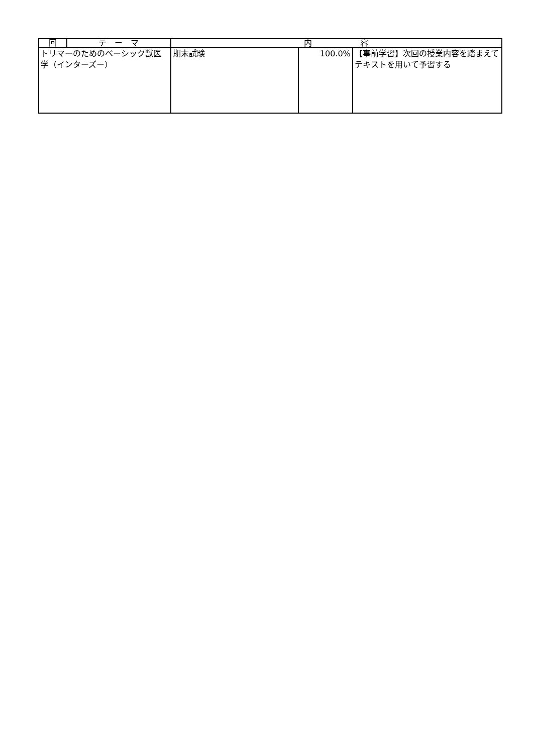| 回 | テ ー マ | 内 容 | | |
| --- | --- | --- | --- | --- |
| トリマーのためのベーシック獣医学（インターズー） | | 期末試験 | 100.0% | 【事前学習】次回の授業内容を踏まえてテキストを用いて予習する |